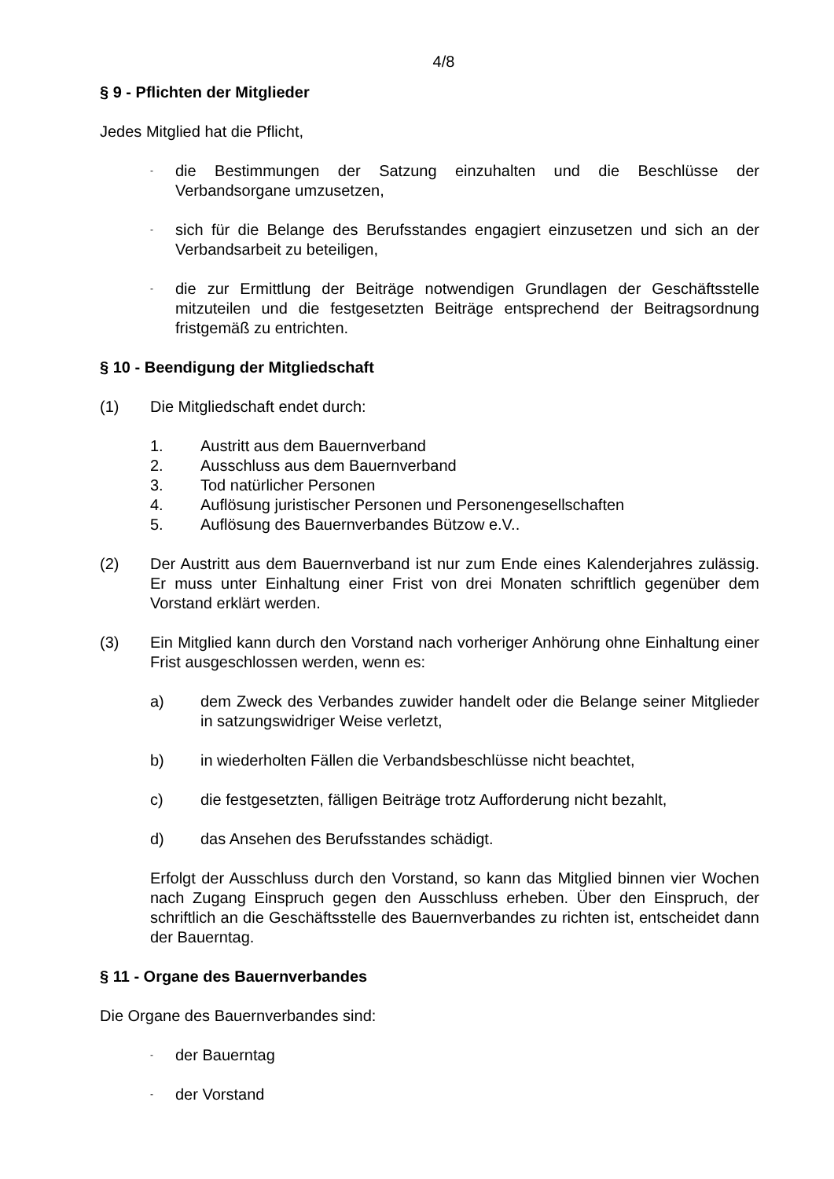4/8
§ 9 - Pflichten der Mitglieder
Jedes Mitglied hat die Pflicht,
- die Bestimmungen der Satzung einzuhalten und die Beschlüsse der Verbandsorgane umzusetzen,
- sich für die Belange des Berufsstandes engagiert einzusetzen und sich an der Verbandsarbeit zu beteiligen,
- die zur Ermittlung der Beiträge notwendigen Grundlagen der Geschäftsstelle mitzuteilen und die festgesetzten Beiträge entsprechend der Beitragsordnung fristgemäß zu entrichten.
§ 10 - Beendigung der Mitgliedschaft
(1) Die Mitgliedschaft endet durch:
1. Austritt aus dem Bauernverband
2. Ausschluss aus dem Bauernverband
3. Tod natürlicher Personen
4. Auflösung juristischer Personen und Personengesellschaften
5. Auflösung des Bauernverbandes Bützow e.V..
(2) Der Austritt aus dem Bauernverband ist nur zum Ende eines Kalenderjahres zulässig. Er muss unter Einhaltung einer Frist von drei Monaten schriftlich gegenüber dem Vorstand erklärt werden.
(3) Ein Mitglied kann durch den Vorstand nach vorheriger Anhörung ohne Einhaltung einer Frist ausgeschlossen werden, wenn es:
a) dem Zweck des Verbandes zuwider handelt oder die Belange seiner Mitglieder in satzungswidriger Weise verletzt,
b) in wiederholten Fällen die Verbandsbeschlüsse nicht beachtet,
c) die festgesetzten, fälligen Beiträge trotz Aufforderung nicht bezahlt,
d) das Ansehen des Berufsstandes schädigt.
Erfolgt der Ausschluss durch den Vorstand, so kann das Mitglied binnen vier Wochen nach Zugang Einspruch gegen den Ausschluss erheben. Über den Einspruch, der schriftlich an die Geschäftsstelle des Bauernverbandes zu richten ist, entscheidet dann der Bauerntag.
§ 11 - Organe des Bauernverbandes
Die Organe des Bauernverbandes sind:
- der Bauerntag
- der Vorstand